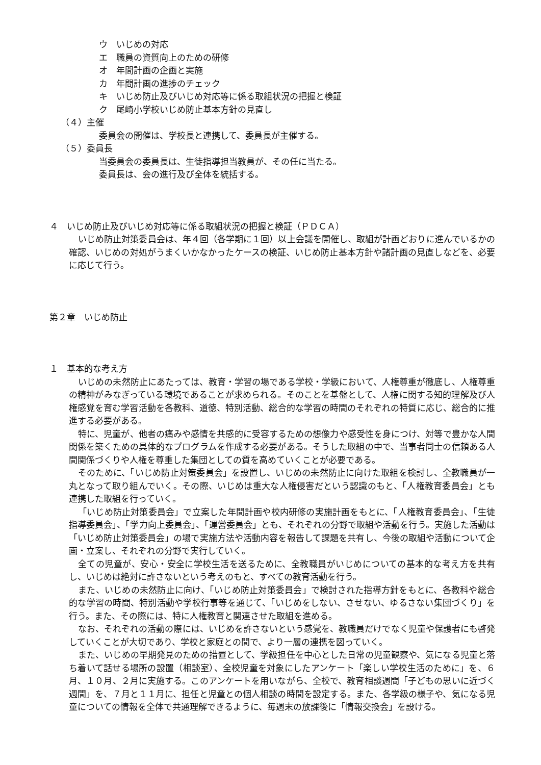ウ　いじめの対応
エ　職員の資質向上のための研修
オ　年間計画の企画と実施
カ　年間計画の進捗のチェック
キ　いじめ防止及びいじめ対応等に係る取組状況の把握と検証
ク　尾崎小学校いじめ防止基本方針の見直し
（４）主催
委員会の開催は、学校長と連携して、委員長が主催する。
（５）委員長
当委員会の委員長は、生徒指導担当教員が、その任に当たる。
委員長は、会の進行及び全体を統括する。
４　いじめ防止及びいじめ対応等に係る取組状況の把握と検証（ＰＤＣＡ）
いじめ防止対策委員会は、年４回（各学期に１回）以上会議を開催し、取組が計画どおりに進んでいるかの確認、いじめの対処がうまくいかなかったケースの検証、いじめ防止基本方針や諸計画の見直しなどを、必要に応じて行う。
第２章　いじめ防止
１　基本的な考え方
いじめの未然防止にあたっては、教育・学習の場である学校・学級において、人権尊重が徹底し、人権尊重の精神がみなぎっている環境であることが求められる。そのことを基盤として、人権に関する知的理解及び人権感覚を育む学習活動を各教科、道徳、特別活動、総合的な学習の時間のそれぞれの特質に応じ、総合的に推進する必要がある。
特に、児童が、他者の痛みや感情を共感的に受容するための想像力や感受性を身につけ、対等で豊かな人間関係を築くための具体的なプログラムを作成する必要がある。そうした取組の中で、当事者同士の信頼ある人間関係づくりや人権を尊重した集団としての質を高めていくことが必要である。
そのために、「いじめ防止対策委員会」を設置し、いじめの未然防止に向けた取組を検討し、全教職員が一丸となって取り組んでいく。その際、いじめは重大な人権侵害だという認識のもと、「人権教育委員会」とも連携した取組を行っていく。
「いじめ防止対策委員会」で立案した年間計画や校内研修の実施計画をもとに、「人権教育委員会」、「生徒指導委員会」、「学力向上委員会」、「運営委員会」とも、それぞれの分野で取組や活動を行う。実施した活動は「いじめ防止対策委員会」の場で実施方法や活動内容を報告して課題を共有し、今後の取組や活動について企画・立案し、それぞれの分野で実行していく。
全ての児童が、安心・安全に学校生活を送るために、全教職員がいじめについての基本的な考え方を共有し、いじめは絶対に許さないという考えのもと、すべての教育活動を行う。
また、いじめの未然防止に向け、「いじめ防止対策委員会」で検討された指導方針をもとに、各教科や総合的な学習の時間、特別活動や学校行事等を通じて、「いじめをしない、させない、ゆるさない集団づくり」を行う。また、その際には、特に人権教育と関連させた取組を進める。
なお、それぞれの活動の際には、いじめを許さないという感覚を、教職員だけでなく児童や保護者にも啓発していくことが大切であり、学校と家庭との間で、より一層の連携を図っていく。
また、いじめの早期発見のための措置として、学級担任を中心とした日常の児童観察や、気になる児童と落ち着いて話せる場所の設置（相談室）、全校児童を対象にしたアンケート「楽しい学校生活のために」を、６月、１０月、２月に実施する。このアンケートを用いながら、全校で、教育相談週間「子どもの思いに近づく週間」を、７月と１１月に、担任と児童との個人相談の時間を設定する。また、各学級の様子や、気になる児童についての情報を全体で共通理解できるように、毎週末の放課後に「情報交換会」を設ける。